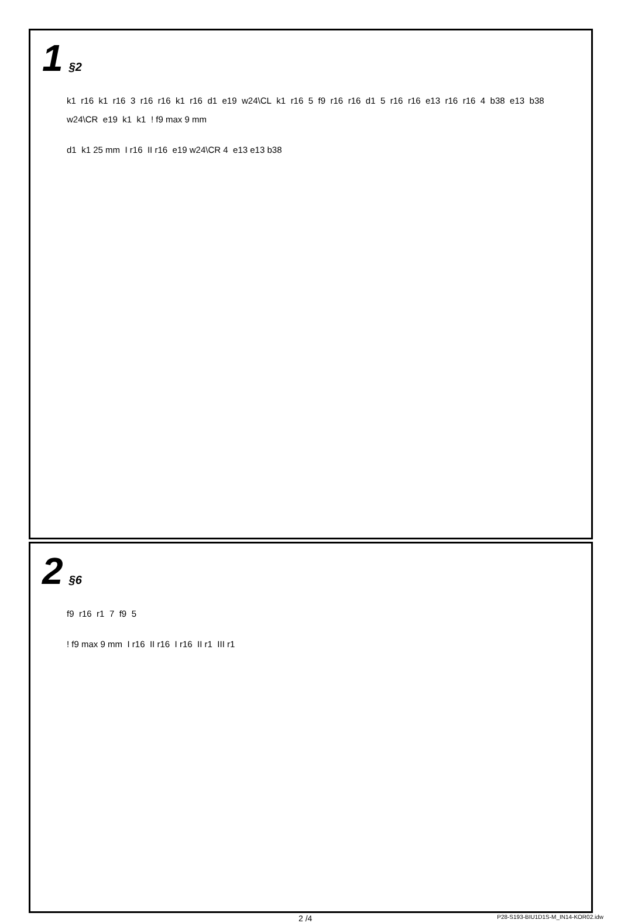1 §2
k1 r16 k1 r16 3 r16 r16 k1 r16 d1 e19 w24\CL k1 r16 5 f9 r16 r16 d1 5 r16 r16 e13 r16 r16 4 b38 e13 b38 w24\CR e19 k1 k1 ! f9 max 9 mm
d1 k1 25 mm I r16 II r16 e19 w24\CR 4 e13 e13 b38
2 §6
f9 r16 r1 7 f9 5
! f9 max 9 mm I r16 II r16 I r16 II r1 III r1
2 /4 P28-S193-BIU1D1S-M_IN14-KOR02.idw